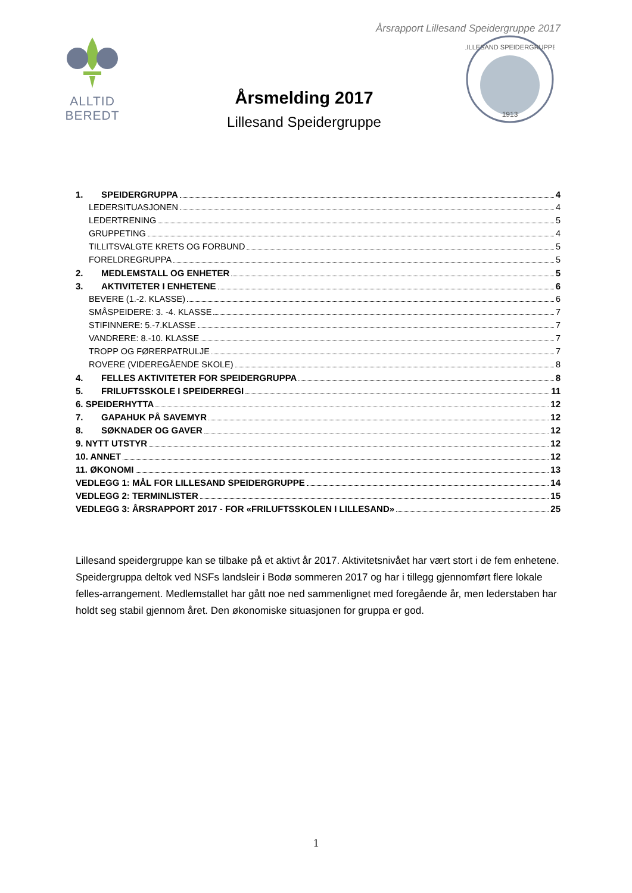Årsrapport Lillesand Speidergruppe 2017
ALLTID BEREDT
Årsmelding 2017
Lillesand Speidergruppe
1913
LILLESAND SPEIDERGRUPPE
1. SPEIDERGRUPPA 4
LEDERSITUASJONEN 4
LEDERTRENING 5
GRUPPETING 4
TILLITSVALGTE KRETS OG FORBUND 5
FORELDREGRUPPA 5
2. MEDLEMSTALL OG ENHETER 5
3. AKTIVITETER I ENHETENE 6
BEVERE (1.-2. KLASSE) 6
SMÅSPEIDERE: 3. -4. KLASSE 7
STIFINNERE: 5.-7.KLASSE 7
VANDRERE: 8.-10. KLASSE 7
TROPP OG FØRERPATRULJE 7
ROVERE (VIDEREGÅENDE SKOLE) 8
4. FELLES AKTIVITETER FOR SPEIDERGRUPPA 8
5. FRILUFTSSKOLE I SPEIDERREGI 11
6. SPEIDERHYTTA 12
7. GAPAHUK PÅ SAVEMYR 12
8. SØKNADER OG GAVER 12
9. NYTT UTSTYR 12
10. ANNET 12
11. ØKONOMI 13
VEDLEGG 1: MÅL FOR LILLESAND SPEIDERGRUPPE 14
VEDLEGG 2: TERMINLISTER 15
VEDLEGG 3: ÅRSRAPPORT 2017 - FOR «FRILUFTSSKOLEN I LILLESAND» 25
Lillesand speidergruppe kan se tilbake på et aktivt år 2017. Aktivitetsnivået har vært stort i de fem enhetene. Speidergruppa deltok ved NSFs landsleir i Bodø sommeren 2017 og har i tillegg gjennomført flere lokale felles-arrangement. Medlemstallet har gått noe ned sammenlignet med foregående år, men lederstaben har holdt seg stabil gjennom året. Den økonomiske situasjonen for gruppa er god.
1